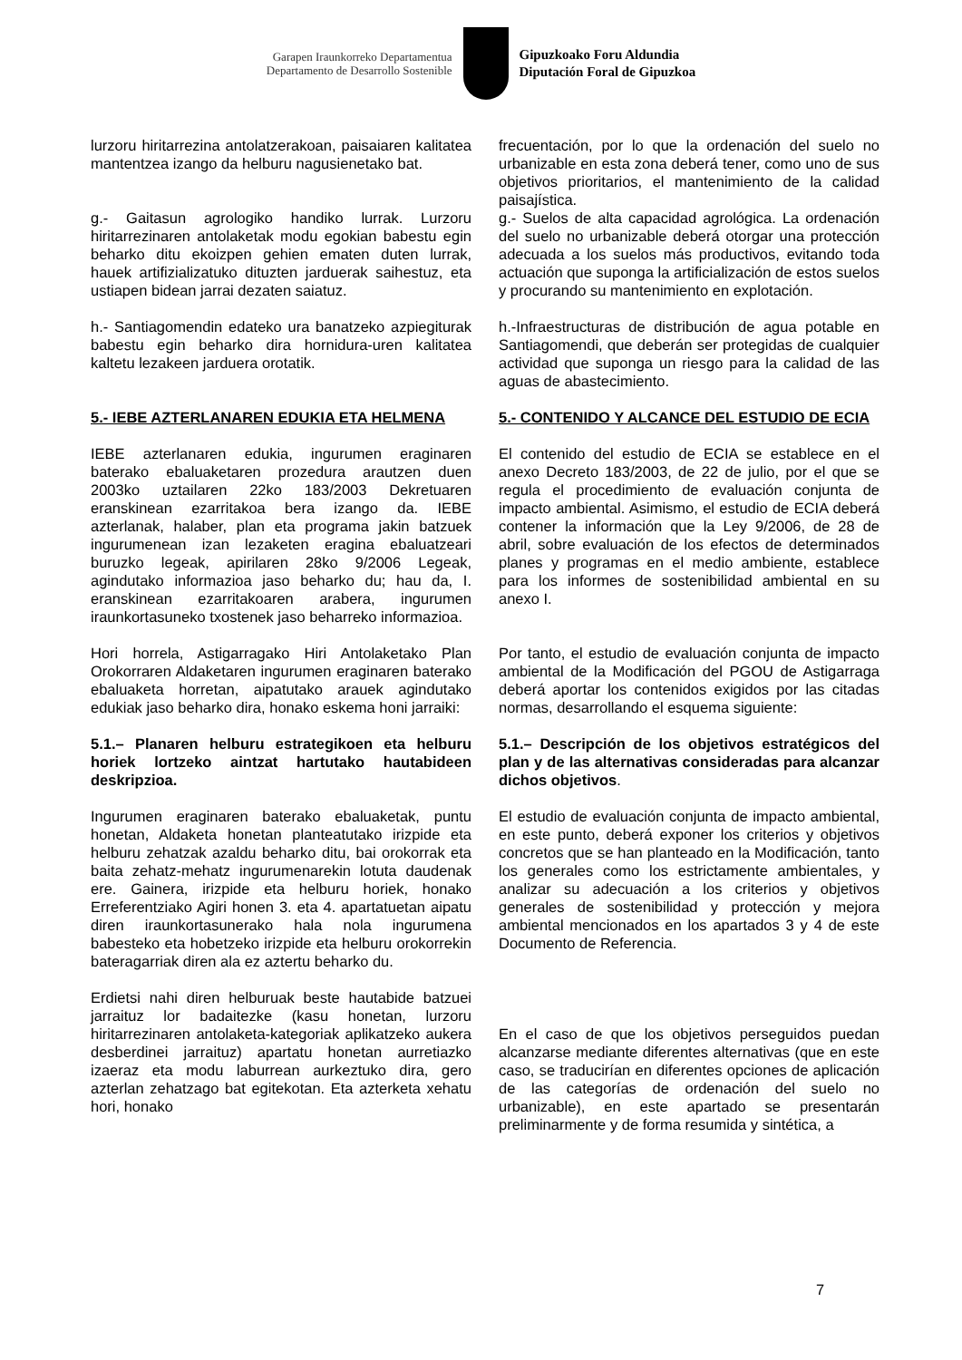Garapen Iraunkorreko Departamentua
Departamento de Desarrollo Sostenible
Gipuzkoako Foru Aldundia
Diputación Foral de Gipuzkoa
lurzoru hiritarrezina antolatzerakoan, paisaiaren kalitatea mantentzea izango da helburu nagusienetako bat.
frecuentación, por lo que la ordenación del suelo no urbanizable en esta zona deberá tener, como uno de sus objetivos prioritarios, el mantenimiento de la calidad paisajística.
g.- Gaitasun agrologiko handiko lurrak. Lurzoru hiritarrezinaren antolaketak modu egokian babestu egin beharko ditu ekoizpen gehien ematen duten lurrak, hauek artifizializatuko dituzten jarduerak saihestuz, eta ustiapen bidean jarrai dezaten saiatuz.
g.- Suelos de alta capacidad agrológica. La ordenación del suelo no urbanizable deberá otorgar una protección adecuada a los suelos más productivos, evitando toda actuación que suponga la artificialización de estos suelos y procurando su mantenimiento en explotación.
h.- Santiagomendin edateko ura banatzeko azpiegiturak babestu egin beharko dira hornidura-uren kalitatea kaltetu lezakeen jarduera orotatik.
h.-Infraestructuras de distribución de agua potable en Santiagomendi, que deberán ser protegidas de cualquier actividad que suponga un riesgo para la calidad de las aguas de abastecimiento.
5.- IEBE AZTERLANAREN EDUKIA ETA HELMENA
5.- CONTENIDO Y ALCANCE DEL ESTUDIO DE ECIA
IEBE azterlanaren edukia, ingurumen eraginaren baterako ebaluaketaren prozedura arautzen duen 2003ko uztailaren 22ko 183/2003 Dekretuaren eranskinean ezarritakoa bera izango da. IEBE azterlanak, halaber, plan eta programa jakin batzuek ingurumenean izan lezaketen eragina ebaluatzeari buruzko legeak, apirilaren 28ko 9/2006 Legeak, agindutako informazioa jaso beharko du; hau da, I. eranskinean ezarritakoaren arabera, ingurumen iraunkortasuneko txostenek jaso beharreko informazioa.
El contenido del estudio de ECIA se establece en el anexo Decreto 183/2003, de 22 de julio, por el que se regula el procedimiento de evaluación conjunta de impacto ambiental. Asimismo, el estudio de ECIA deberá contener la información que la Ley 9/2006, de 28 de abril, sobre evaluación de los efectos de determinados planes y programas en el medio ambiente, establece para los informes de sostenibilidad ambiental en su anexo I.
Hori horrela, Astigarragako Hiri Antolaketako Plan Orokorraren Aldaketaren ingurumen eraginaren baterako ebaluaketa horretan, aipatutako arauek agindutako edukiak jaso beharko dira, honako eskema honi jarraiki:
Por tanto, el estudio de evaluación conjunta de impacto ambiental de la Modificación del PGOU de Astigarraga deberá aportar los contenidos exigidos por las citadas normas, desarrollando el esquema siguiente:
5.1.– Planaren helburu estrategikoen eta helburu horiek lortzeko aintzat hartutako hautabideen deskripzioa.
5.1.– Descripción de los objetivos estratégicos del plan y de las alternativas consideradas para alcanzar dichos objetivos.
Ingurumen eraginaren baterako ebaluaketak, puntu honetan, Aldaketa honetan planteatutako irizpide eta helburu zehatzak azaldu beharko ditu, bai orokorrak eta baita zehatz-mehatz ingurumenarekin lotuta daudenak ere. Gainera, irizpide eta helburu horiek, honako Erreferentziako Agiri honen 3. eta 4. apartatuetan aipatu diren iraunkortasunerako hala nola ingurumena babesteko eta hobetzeko irizpide eta helburu orokorrekin bateragarriak diren ala ez aztertu beharko du.
El estudio de evaluación conjunta de impacto ambiental, en este punto, deberá exponer los criterios y objetivos concretos que se han planteado en la Modificación, tanto los generales como los estrictamente ambientales, y analizar su adecuación a los criterios y objetivos generales de sostenibilidad y protección y mejora ambiental mencionados en los apartados 3 y 4 de este Documento de Referencia.
Erdietsi nahi diren helburuak beste hautabide batzuei jarraituz lor badaitezke (kasu honetan, lurzoru hiritarrezinaren antolaketa-kategoriak aplikatzeko aukera desberdinei jarraituz) apartatu honetan aurretiazko izaeraz eta modu laburrean aurkeztuko dira, gero azterlan zehatzago bat egitekotan. Eta azterketa xehatu hori, honako
En el caso de que los objetivos perseguidos puedan alcanzarse mediante diferentes alternativas (que en este caso, se traducirían en diferentes opciones de aplicación de las categorías de ordenación del suelo no urbanizable), en este apartado se presentarán preliminarmente y de forma resumida y sintética, a
7